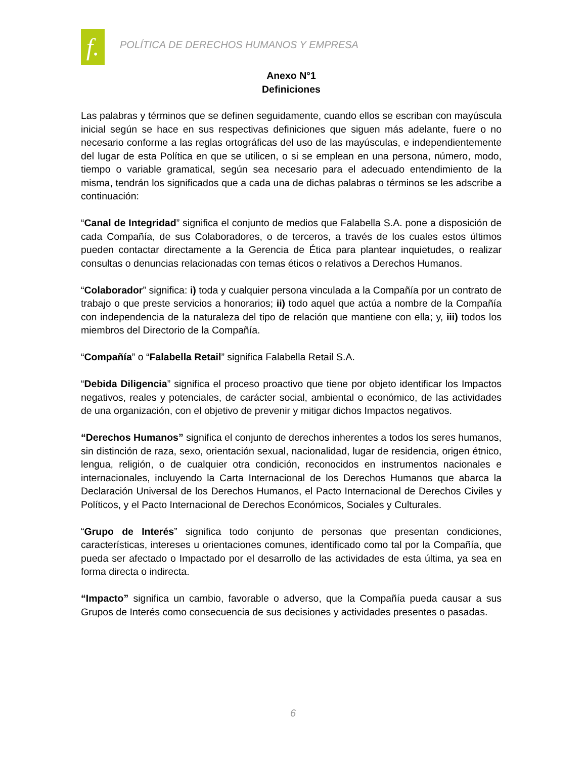f.
POLÍTICA DE DERECHOS HUMANOS Y EMPRESA
Anexo N°1
Definiciones
Las palabras y términos que se definen seguidamente, cuando ellos se escriban con mayúscula inicial según se hace en sus respectivas definiciones que siguen más adelante, fuere o no necesario conforme a las reglas ortográficas del uso de las mayúsculas, e independientemente del lugar de esta Política en que se utilicen, o si se emplean en una persona, número, modo, tiempo o variable gramatical, según sea necesario para el adecuado entendimiento de la misma, tendrán los significados que a cada una de dichas palabras o términos se les adscribe a continuación:
“Canal de Integridad” significa el conjunto de medios que Falabella S.A. pone a disposición de cada Compañía, de sus Colaboradores, o de terceros, a través de los cuales estos últimos pueden contactar directamente a la Gerencia de Ética para plantear inquietudes, o realizar consultas o denuncias relacionadas con temas éticos o relativos a Derechos Humanos.
“Colaborador” significa: i) toda y cualquier persona vinculada a la Compañía por un contrato de trabajo o que preste servicios a honorarios; ii) todo aquel que actúa a nombre de la Compañía con independencia de la naturaleza del tipo de relación que mantiene con ella; y, iii) todos los miembros del Directorio de la Compañía.
“Compañía” o “Falabella Retail” significa Falabella Retail S.A.
“Debida Diligencia” significa el proceso proactivo que tiene por objeto identificar los Impactos negativos, reales y potenciales, de carácter social, ambiental o económico, de las actividades de una organización, con el objetivo de prevenir y mitigar dichos Impactos negativos.
“Derechos Humanos” significa el conjunto de derechos inherentes a todos los seres humanos, sin distinción de raza, sexo, orientación sexual, nacionalidad, lugar de residencia, origen étnico, lengua, religión, o de cualquier otra condición, reconocidos en instrumentos nacionales e internacionales, incluyendo la Carta Internacional de los Derechos Humanos que abarca la Declaración Universal de los Derechos Humanos, el Pacto Internacional de Derechos Civiles y Políticos, y el Pacto Internacional de Derechos Económicos, Sociales y Culturales.
“Grupo de Interés” significa todo conjunto de personas que presentan condiciones, características, intereses u orientaciones comunes, identificado como tal por la Compañía, que pueda ser afectado o Impactado por el desarrollo de las actividades de esta última, ya sea en forma directa o indirecta.
“Impacto” significa un cambio, favorable o adverso, que la Compañía pueda causar a sus Grupos de Interés como consecuencia de sus decisiones y actividades presentes o pasadas.
6